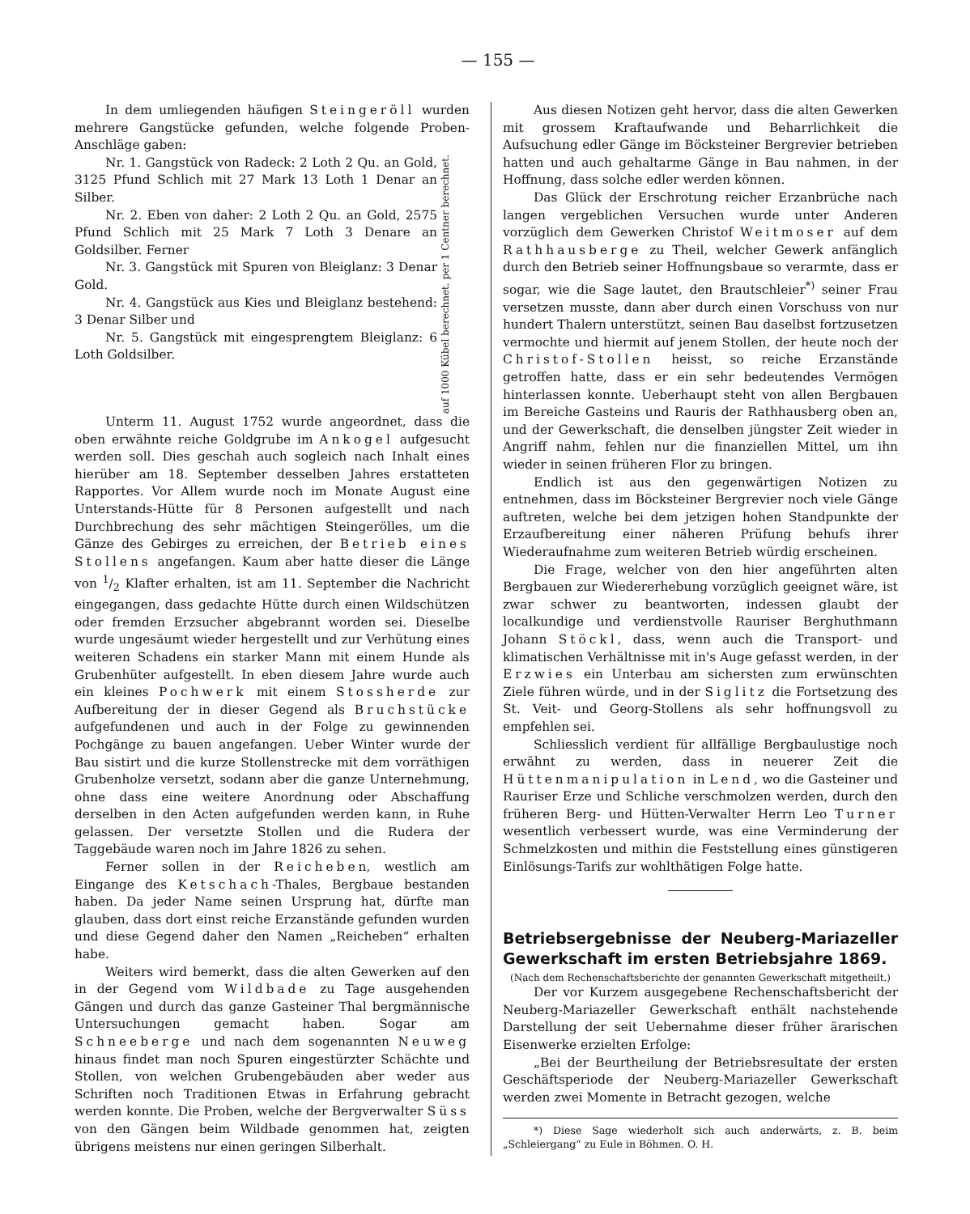— 155 —
In dem umliegenden häufigen Steingeröll wurden mehrere Gangstücke gefunden, welche folgende Proben-Anschläge gaben:
Nr. 1. Gangstück von Radeck: 2 Loth 2 Qu. an Gold, 3125 Pfund Schlich mit 27 Mark 13 Loth 1 Denar an Silber.
Nr. 2. Eben von daher: 2 Loth 2 Qu. an Gold, 2575 Pfund Schlich mit 25 Mark 7 Loth 3 Denare an Goldsilber. Ferner
Nr. 3. Gangstück mit Spuren von Bleiglanz: 3 Denar Gold.
Nr. 4. Gangstück aus Kies und Bleiglanz bestehend: 3 Denar Silber und
Nr. 5. Gangstück mit eingesprengtem Bleiglanz: 6 Loth Goldsilber.
auf 1000 Kübel berechnet. per 1 Centner berechnet.
Unterm 11. August 1752 wurde angeordnet, dass die oben erwähnte reiche Goldgrube im Ankogel aufgesucht werden soll. Dies geschah auch sogleich nach Inhalt eines hierüber am 18. September desselben Jahres erstatteten Rapportes. Vor Allem wurde noch im Monate August eine Unterstands-Hütte für 8 Personen aufgestellt und nach Durchbrechung des sehr mächtigen Steingerölles, um die Gänze des Gebirges zu erreichen, der Betrieb eines Stollens angefangen. Kaum aber hatte dieser die Länge von 1/2 Klafter erhalten, ist am 11. September die Nachricht eingegangen, dass gedachte Hütte durch einen Wildschützen oder fremden Erzsucher abgebrannt worden sei. Dieselbe wurde ungesäumt wieder hergestellt und zur Verhütung eines weiteren Schadens ein starker Mann mit einem Hunde als Grubenhüter aufgestellt. In eben diesem Jahre wurde auch ein kleines Pochwerk mit einem Stossherde zur Aufbereitung der in dieser Gegend als Bruchstücke aufgefundenen und auch in der Folge zu gewinnenden Pochgänge zu bauen angefangen. Ueber Winter wurde der Bau sistirt und die kurze Stollenstrecke mit dem vorräthigen Grubenholze versetzt, sodann aber die ganze Unternehmung, ohne dass eine weitere Anordnung oder Abschaffung derselben in den Acten aufgefunden werden kann, in Ruhe gelassen. Der versetzte Stollen und die Rudera der Taggebäude waren noch im Jahre 1826 zu sehen.
Ferner sollen in der Reicheben, westlich am Eingange des Ketschach-Thales, Bergbaue bestanden haben. Da jeder Name seinen Ursprung hat, dürfte man glauben, dass dort einst reiche Erzanstände gefunden wurden und diese Gegend daher den Namen „Reicheben“ erhalten habe.
Weiters wird bemerkt, dass die alten Gewerken auf den in der Gegend vom Wildbade zu Tage ausgehenden Gängen und durch das ganze Gasteiner Thal bergmännische Untersuchungen gemacht haben. Sogar am Schneeberge und nach dem sogenannten Neuweg hinaus findet man noch Spuren eingestürzter Schächte und Stollen, von welchen Grubengebäuden aber weder aus Schriften noch Traditionen Etwas in Erfahrung gebracht werden konnte. Die Proben, welche der Bergverwalter Süss von den Gängen beim Wildbade genommen hat, zeigten übrigens meistens nur einen geringen Silberhalt.
Aus diesen Notizen geht hervor, dass die alten Gewerken mit grossem Kraftaufwande und Beharrlichkeit die Aufsuchung edler Gänge im Böcksteiner Bergrevier betrieben hatten und auch gehaltarme Gänge in Bau nahmen, in der Hoffnung, dass solche edler werden können.
Das Glück der Erschrotung reicher Erzanbrüche nach langen vergeblichen Versuchen wurde unter Anderen vorzüglich dem Gewerken Christof Weitmoser auf dem Rathhausberge zu Theil, welcher Gewerk anfänglich durch den Betrieb seiner Hoffnungsbaue so verarmte, dass er sogar, wie die Sage lautet, den Brautschleier<sup>*)</sup> seiner Frau versetzen musste, dann aber durch einen Vorschuss von nur hundert Thalern unterstützt, seinen Bau daselbst fortzusetzen vermochte und hiermit auf jenem Stollen, der heute noch der Christof-Stollen heisst, so reiche Erzanstände getroffen hatte, dass er ein sehr bedeutendes Vermögen hinterlassen konnte. Ueberhaupt steht von allen Bergbauen im Bereiche Gasteins und Rauris der Rathhausberg oben an, und der Gewerkschaft, die denselben jüngster Zeit wieder in Angriff nahm, fehlen nur die finanziellen Mittel, um ihn wieder in seinen früheren Flor zu bringen.
Endlich ist aus den gegenwärtigen Notizen zu entnehmen, dass im Böcksteiner Bergrevier noch viele Gänge auftreten, welche bei dem jetzigen hohen Standpunkte der Erzaufbereitung einer näheren Prüfung behufs ihrer Wiederaufnahme zum weiteren Betrieb würdig erscheinen.
Die Frage, welcher von den hier angeführten alten Bergbauen zur Wiedererhebung vorzüglich geeignet wäre, ist zwar schwer zu beantworten, indessen glaubt der localkundige und verdienstvolle Rauriser Berghuthmann Johann Stöckl, dass, wenn auch die Transport- und klimatischen Verhältnisse mit in's Auge gefasst werden, in der Erzwies ein Unterbau am sichersten zum erwünschten Ziele führen würde, und in der Siglitz die Fortsetzung des St. Veit- und Georg-Stollens als sehr hoffnungsvoll zu empfehlen sei.
Schliesslich verdient für allfällige Bergbaulustige noch erwähnt zu werden, dass in neuerer Zeit die Hüttenmanipulation in Lend, wo die Gasteiner und Rauriser Erze und Schliche verschmolzen werden, durch den früheren Berg- und Hütten-Verwalter Herrn Leo Turner wesentlich verbessert wurde, was eine Verminderung der Schmelzkosten und mithin die Feststellung eines günstigeren Einlösungs-Tarifs zur wohlthätigen Folge hatte.
Betriebsergebnisse der Neuberg-Mariazeller Gewerkschaft im ersten Betriebsjahre 1869.
(Nach dem Rechenschaftsberichte der genannten Gewerkschaft mitgetheilt.)
Der vor Kurzem ausgegebene Rechenschaftsbericht der Neuberg-Mariazeller Gewerkschaft enthält nachstehende Darstellung der seit Uebernahme dieser früher ärarischen Eisenwerke erzielten Erfolge:
„Bei der Beurtheilung der Betriebsresultate der ersten Geschäftsperiode der Neuberg-Mariazeller Gewerkschaft werden zwei Momente in Betracht gezogen, welche
*) Diese Sage wiederholt sich auch anderwärts, z. B. beim „Schleiergang“ zu Eule in Böhmen. O. H.